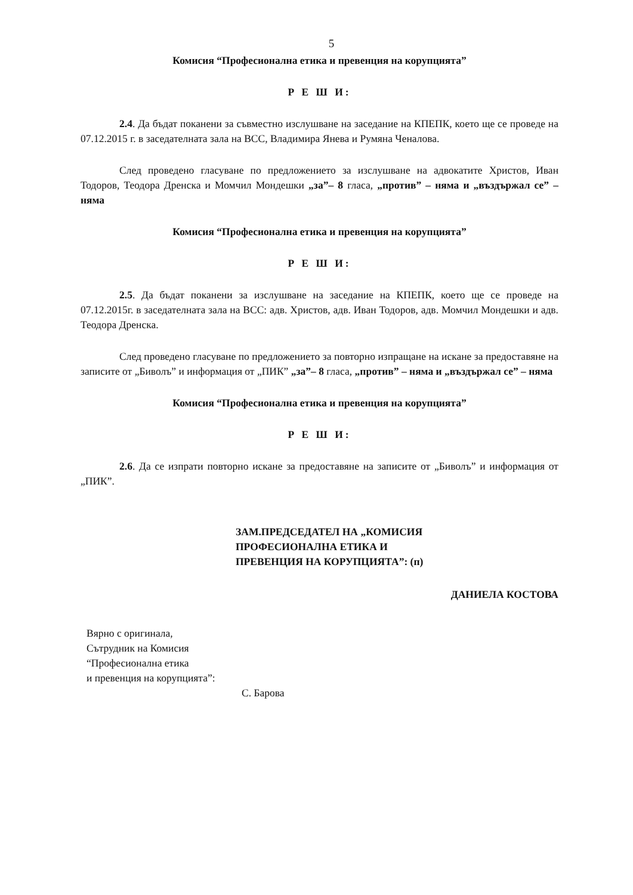5
Комисия “Професионална етика и превенция на корупцията”
Р Е Ш И:
2.4. Да бъдат поканени за съвместно изслушване на заседание на КПЕПК, което ще се проведе на 07.12.2015 г. в заседателната зала на ВСС, Владимира Янева и Румяна Ченалова.
След проведено гласуване по предложението за изслушване на адвокатите Христов, Иван Тодоров, Теодора Дренска и Момчил Мондешки „за”– 8 гласа, „против” – няма и „въздържал се” – няма
Комисия “Професионална етика и превенция на корупцията”
Р Е Ш И:
2.5. Да бъдат поканени за изслушване на заседание на КПЕПК, което ще се проведе на 07.12.2015г. в заседателната зала на ВСС: адв. Христов, адв. Иван Тодоров, адв. Момчил Мондешки и адв. Теодора Дренска.
След проведено гласуване по предложението за повторно изпращане на искане за предоставяне на записите от „Биволъ” и информация от „ПИК” „за”– 8 гласа, „против” – няма и „въздържал се” – няма
Комисия “Професионална етика и превенция на корупцията”
Р Е Ш И:
2.6. Да се изпрати повторно искане за предоставяне на записите от „Биволъ” и информация от „ПИК”.
ЗАМ.ПРЕДСЕДАТЕЛ НА „КОМИСИЯ
ПРОФЕСИОНАЛНА ЕТИКА И
ПРЕВЕНЦИЯ НА КОРУПЦИЯТА”: (п)
ДАНИЕЛА КОСТОВА
Вярно с оригинала,
Сътрудник на Комисия
“Професионална етика
и превенция на корупцията”:
С. Барова